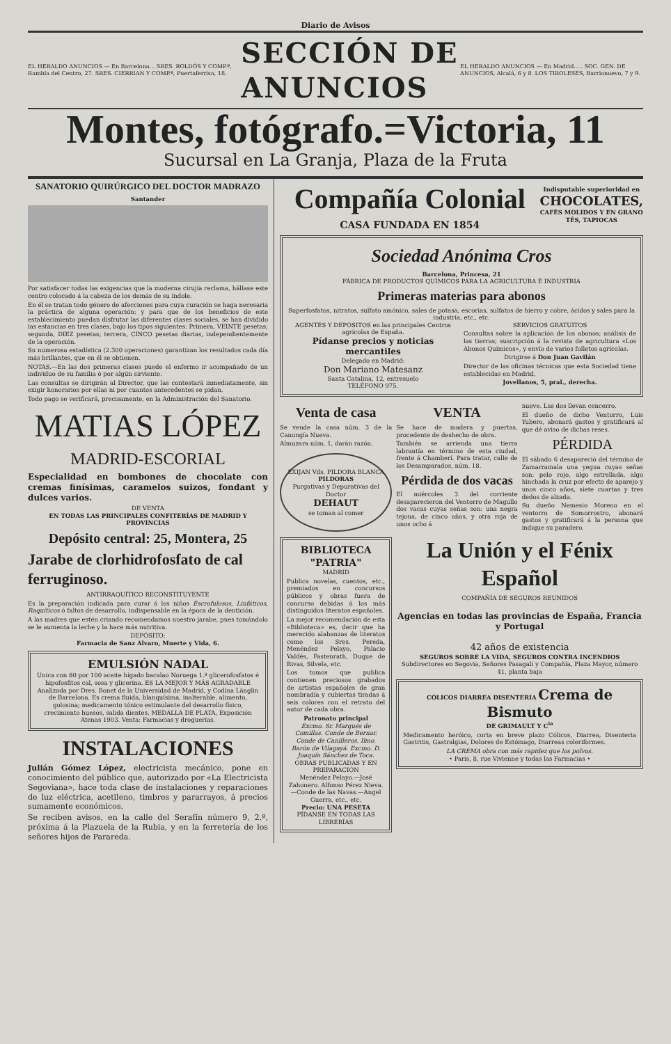Diario de Avisos
EL HERALDO ANUNCIOS — En Barcelona... SRES. ROLDÓS Y COMP.ª, Rambla del Centro, 27. SRES. CIERRIAN Y COMP.ª, Puertaferrisa, 18.
SECCIÓN DE ANUNCIOS
EL HERALDO ANUNCIOS — En Madrid..... SOC. GEN. DE ANUNCIOS, Alcalá, 6 y 8. LOS TIROLESES, Barrionuevo, 7 y 9.
Montes, fotógrafo.=Victoria, 11
Sucursal en La Granja, Plaza de la Fruta
SANATORIO QUIRÚRGICO DEL DOCTOR MADRAZO
Santander
Por satisfacer todas las exigencias que la moderna cirujía reclama, hállase este centro colocado á la cabeza de los demás de su índole.
En él se tratan todo género de afecciones para cuya curación se haga necesaria la práctica de alguna operación: y para que de los beneficios de este establecimiento puedan disfrutar las diferentes clases sociales, se han dividido las estancias en tres clases, bajo los tipos siguientes: Primera, VEINTE pesetas; segunda, DIEZ pesetas; tercera, CINCO pesetas diarias, independientemente de la operación.
Su numerosa estadística (2.300 operaciones) garantizan los resultados cada día más brillantes, que en él se obtienen.
NOTAS.—En las dos primeras clases puede el enfermo ir acompañado de un individuo de su familia ó por algún sirviente.
Las consultas se dirigirán al Director, que las contestará inmediatamente, sin exigir honorarios por ellas ni por cuantos antecedentes se pidan.
Todo pago se verificará, precisamente, en la Administración del Sanatorio.
MATIAS LÓPEZ
MADRID-ESCORIAL
Especialidad en bombones de chocolate con cremas finísimas, caramelos suizos, fondant y dulces varios.
DE VENTA
EN TODAS LAS PRINCIPALES CONFITERÍAS DE MADRID Y PROVINCIAS
Depósito central: 25, Montera, 25
Jarabe de clorhidrofosfato de cal ferruginoso.
ANTIRRAQUÍTICO RECONSTITUYENTE
Es la preparación indicada para curar á los niños Escrofulosos, Linfáticos, Raquíticos ó faltos de desarrollo, indispensable en la época de la dentición.
A las madres que estén criando recomendamos nuestro jarabe, pues tomándolo se le aumenta la leche y la hace más nutritiva.
DEPÓSITO:
Farmacia de Sanz Alvaro, Muerte y Vida, 6.
EMULSIÓN NADAL
Unica con 80 por 100 aceite hígado bacalao Noruega 1.ª glicerofosfatos é hipofosfitos cal, sosa y glicerina. ES LA MEJOR Y MÁS AGRADABLE
Analizada por Dres. Bonet de la Universidad de Madrid, y Codina Länglin de Barcelona. Es crema fluida, blanquísima, inalterable, alimento, golosina; medicamento tónico estimulante del desarrollo físico, crecimiento huesos, salida dientes. MEDALLA DE PLATA, Exposición Atenas 1903. Venta: Farmacias y droguerías.
INSTALACIONES
Julián Gómez López, electricista mecánico, pone en conocimiento del público que, autorizado por «La Electricista Segoviana», hace toda clase de instalaciones y reparaciones de luz eléctrica, acetileno, timbres y pararrayos, á precios sumamente económicos.
Se reciben avisos, en la calle del Serafín número 9, 2.º, próxima á la Plazuela de la Rubia, y en la ferretería de los señores hijos de Parareda.
Compañía Colonial
CASA FUNDADA EN 1854
Indisputable superioridad en
CHOCOLATES,
CAFÉS MOLIDOS Y EN GRANO
TÉS, TAPIOCAS
Sociedad Anónima Cros
Barcelona, Princesa, 21
FÁBRICA DE PRODUCTOS QUÍMICOS PARA LA AGRICULTURA É INDUSTRIA
Primeras materias para abonos
Superfosfatos, nitratos, sulfato amónico, sales de potasa, escorias, sulfatos de hierro y cobre, ácidos y sales para la industria, etc., etc.
AGENTES Y DEPÓSITOS en las principales Centros agrícolas de España.
Pídanse precios y noticias mercantiles
Delegado en Madrid:
Don Mariano Matesanz
Santa Catalina, 12, entresuelo
TELÉFONO 975.
SERVICIOS GRATUITOS
Consultas sobre la aplicación de los abonos; análisis de las tierras; suscripción á la revista de agricultura «Los Abonos Químicos», y envío de varios folletos agrícolas.
Dirigirse á Don Juan Gavilán
Director de las oficinas técnicas que esta Sociedad tiene establecidas en Madrid,
Jovellanos, 5, pral., derecha.
Venta de casa
Se vende la casa núm. 3 de la Canongía Nueva.
Almuzara núm. 1, darán razón.
EXIJAN Vds. PILDORA BLANCA
PILDORAS
Purgativas y Depurativas del Doctor
DEHAUT
se toman al comer
BIBLIOTECA "PATRIA"
MADRID
Publica novelas, cuentos, etc., premiados en concursos públicos y obras fuera de concurso debidas á los más distinguidos literatos españoles.
La mejor recomendación de esta «Biblioteca» es, decir que ha merecido alabanzas de literatos como los Sres. Pereda, Menéndez Pelayo, Palacio Valdés, Fastenrath, Duque de Rivas, Silvela, etc.
Los tomos que publica contienen preciosos grabados de artistas españoles de gran nombradía y cubiertas tiradas á seis colores con el retrato del autor de cada obra.
Patronato principal
Excmo. Sr. Marqués de Comillas. Conde de Bernar. Conde de Canilleros. Ilmo. Barón de Vilagayá. Excmo. D. Joaquín Sánchez de Toca.
OBRAS PUBLICADAS Y EN PREPARACIÓN
Menéndez Pelayo.—José Zahonero. Alfonso Pérez Nieva.—Conde de las Navas.—Angel Guerra, etc., etc.
Precio: UNA PESETA
PÍDANSE EN TODAS LAS LIBRERÍAS
VENTA
Se hace de madera y puertas, procedente de deshecho de obra.
También se arrienda una tierra labrantía en término de esta ciudad, frente á Chamberí. Para tratar, calle de los Desamparados, núm. 18.
Pérdida de dos vacas
El miércoles 3 del corriente desaparecieron del Ventorro de Magullo dos vacas cuyas señas son: una negra tejona, de cinco años, y otra roja de unos ocho á
nueve. Las dos llevan cencerro.
El dueño de dicho Ventorro, Luis Yubero, abonará gastos y gratificará al que dé aviso de dichas reses.
PÉRDIDA
El sábado 6 desapareció del término de Zamarramala una yegua cuyas señas son: pelo rojo, algo estrellada, algo hinchada la cruz por efecto de aparejo y unos cinco años, siete cuartas y tres dedos de alzada.
Su dueño Nemesio Moreno en el ventorro de Somorrostro, abonará gastos y gratificará á la persona que indique su paradero.
La Unión y el Fénix Español
COMPAÑÍA DE SEGUROS REUNIDOS
Agencias en todas las provincias de España, Francia y Portugal
42 años de existencia
SEGUROS SOBRE LA VIDA, SEGUROS CONTRA INCENDIOS
Subdirectores en Segovia, Señores Pasagali y Compañía, Plaza Mayor, número 41, planta baja
CÓLICOS DIARREA DISENTERIA Crema de Bismuto
DE GRIMAULT Y C<sup>ia</sup>
Medicamento heróico, corta en breve plazo Cólicos, Diarrea, Disenteria Gastritis, Gastralgias, Dolores de Estómago, Diarreas coleriformes.
LA CREMA obra con más rapidez que los polvos.
• Paris, 8, rue Vivienne y todas las Farmacias •